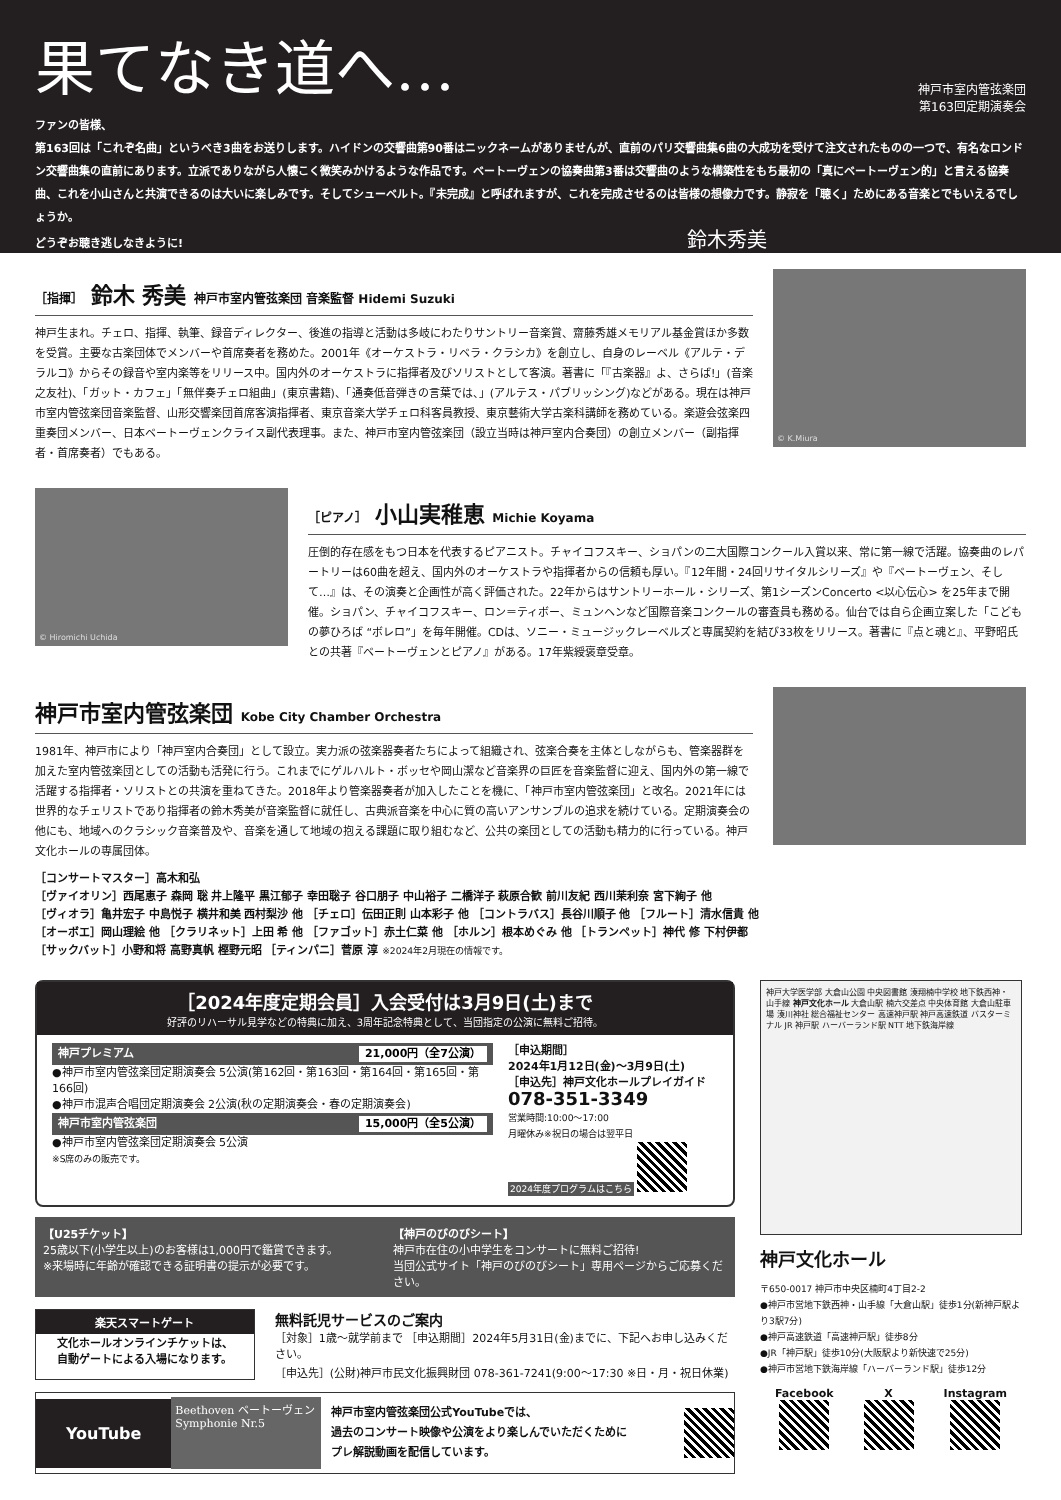果てなき道へ…
神戸市室内管弦楽団
第163回定期演奏会
ファンの皆様、
第163回は「これぞ名曲」というべき3曲をお送りします。ハイドンの交響曲第90番はニックネームがありませんが、直前のパリ交響曲集6曲の大成功を受けて注文されたものの一つで、有名なロンドン交響曲集の直前にあります。立派でありながら人懐こく微笑みかけるような作品です。ベートーヴェンの協奏曲第3番は交響曲のような構築性をもち最初の「真にベートーヴェン的」と言える協奏曲、これを小山さんと共演できるのは大いに楽しみです。そしてシューベルト。『未完成』と呼ばれますが、これを完成させるのは皆様の想像力です。静寂を「聴く」ためにある音楽とでもいえるでしょうか。
どうぞお聴き逃しなきように! 鈴木秀美
［指揮］ 鈴木 秀美 神戸市室内管弦楽団 音楽監督 Hidemi Suzuki
神戸生まれ。チェロ、指揮、執筆、録音ディレクター、後進の指導と活動は多岐にわたりサントリー音楽賞、齋藤秀雄メモリアル基金賞ほか多数を受賞。主要な古楽団体でメンバーや首席奏者を務めた。2001年《オーケストラ・リベラ・クラシカ》を創立し、自身のレーベル《アルテ・デラルコ》からその録音や室内楽等をリリース中。国内外のオーケストラに指揮者及びソリストとして客演。著書に「『古楽器』よ、さらば!」(音楽之友社)、「ガット・カフェ」「無伴奏チェロ組曲」(東京書籍)、「通奏低音弾きの言葉では、」(アルテス・パブリッシング)などがある。現在は神戸市室内管弦楽団音楽監督、山形交響楽団首席客演指揮者、東京音楽大学チェロ科客員教授、東京藝術大学古楽科講師を務めている。楽遊会弦楽四重奏団メンバー、日本ベートーヴェンクライス副代表理事。また、神戸市室内管弦楽団（設立当時は神戸室内合奏団）の創立メンバー（副指揮者・首席奏者）でもある。
© K.Miura
© Hiromichi Uchida
［ピアノ］ 小山実稚恵 Michie Koyama
圧倒的存在感をもつ日本を代表するピアニスト。チャイコフスキー、ショパンの二大国際コンクール入賞以来、常に第一線で活躍。協奏曲のレパートリーは60曲を超え、国内外のオーケストラや指揮者からの信頼も厚い。『12年間・24回リサイタルシリーズ』や『ベートーヴェン、そして…』は、その演奏と企画性が高く評価された。22年からはサントリーホール・シリーズ、第1シーズンConcerto <以心伝心> を25年まで開催。ショパン、チャイコフスキー、ロン＝ティボー、ミュンヘンなど国際音楽コンクールの審査員も務める。仙台では自ら企画立案した「こどもの夢ひろば “ボレロ”」を毎年開催。CDは、ソニー・ミュージックレーベルズと専属契約を結び33枚をリリース。著書に『点と魂と』、平野昭氏との共著『ベートーヴェンとピアノ』がある。17年紫綬褒章受章。
神戸市室内管弦楽団 Kobe City Chamber Orchestra
1981年、神戸市により「神戸室内合奏団」として設立。実力派の弦楽器奏者たちによって組織され、弦楽合奏を主体としながらも、管楽器群を加えた室内管弦楽団としての活動も活発に行う。これまでにゲルハルト・ボッセや岡山潔など音楽界の巨匠を音楽監督に迎え、国内外の第一線で活躍する指揮者・ソリストとの共演を重ねてきた。2018年より管楽器奏者が加入したことを機に、「神戸市室内管弦楽団」と改名。2021年には世界的なチェリストであり指揮者の鈴木秀美が音楽監督に就任し、古典派音楽を中心に質の高いアンサンブルの追求を続けている。定期演奏会の他にも、地域へのクラシック音楽普及や、音楽を通して地域の抱える課題に取り組むなど、公共の楽団としての活動も精力的に行っている。神戸文化ホールの専属団体。
［コンサートマスター］高木和弘
［ヴァイオリン］西尾恵子 森岡 聡 井上隆平 黒江郁子 幸田聡子 谷口朋子 中山裕子 二橋洋子 萩原合歓 前川友紀 西川茉利奈 宮下絢子 他
［ヴィオラ］亀井宏子 中島悦子 横井和美 西村梨沙 他 ［チェロ］伝田正則 山本彩子 他 ［コントラバス］長谷川順子 他 ［フルート］清水信貴 他
［オーボエ］岡山理絵 他 ［クラリネット］上田 希 他 ［ファゴット］赤土仁菜 他 ［ホルン］根本めぐみ 他 ［トランペット］神代 修 下村伊都
［サックバット］小野和将 高野真帆 樫野元昭 ［ティンパニ］菅原 淳 ※2024年2月現在の情報です。
［2024年度定期会員］入会受付は3月9日(土)まで
好評のリハーサル見学などの特典に加え、3周年記念特典として、当団指定の公演に無料ご招待。
神戸プレミアム 21,000円（全7公演）
●神戸市室内管弦楽団定期演奏会 5公演(第162回・第163回・第164回・第165回・第166回)
●神戸市混声合唱団定期演奏会 2公演(秋の定期演奏会・春の定期演奏会)
神戸市室内管弦楽団 15,000円（全5公演）
●神戸市室内管弦楽団定期演奏会 5公演
※S席のみの販売です。
［申込期間］
2024年1月12日(金)～3月9日(土)
［申込先］神戸文化ホールプレイガイド
078-351-3349
営業時間:10:00～17:00
月曜休み※祝日の場合は翌平日
2024年度プログラムはこちら
【U25チケット】
25歳以下(小学生以上)のお客様は1,000円で鑑賞できます。
※来場時に年齢が確認できる証明書の提示が必要です。
【神戸のびのびシート】
神戸市在住の小中学生をコンサートに無料ご招待!
当団公式サイト「神戸のびのびシート」専用ページからご応募ください。
楽天スマートゲート
文化ホールオンラインチケットは、
自動ゲートによる入場になります。
無料託児サービスのご案内
［対象］1歳～就学前まで ［申込期間］2024年5月31日(金)までに、下記へお申し込みください。
［申込先］(公財)神戸市民文化振興財団 078-361-7241(9:00～17:30 ※日・月・祝日休業)
YouTube
Beethoven ベートーヴェン
Symphonie Nr.5
神戸市室内管弦楽団公式YouTubeでは、
過去のコンサート映像や公演をより楽しんでいただくために
プレ解説動画を配信しています。
神戸大学医学部 大倉山公園 中央図書館 湊翔楠中学校 地下鉄西神・山手線 神戸文化ホール 大倉山駅 楠六交差点 中央体育館 大倉山駐車場 湊川神社 総合福祉センター 高速神戸駅 神戸高速鉄道 バスターミナル JR 神戸駅 ハーバーランド駅 NTT 地下鉄海岸線
神戸文化ホール
〒650-0017 神戸市中央区楠町4丁目2-2
●神戸市営地下鉄西神・山手線「大倉山駅」徒歩1分(新神戸駅より3駅7分)
●神戸高速鉄道「高速神戸駅」徒歩8分
●JR「神戸駅」徒歩10分(大阪駅より新快速で25分)
●神戸市営地下鉄海岸線「ハーバーランド駅」徒歩12分
Facebook
X
Instagram